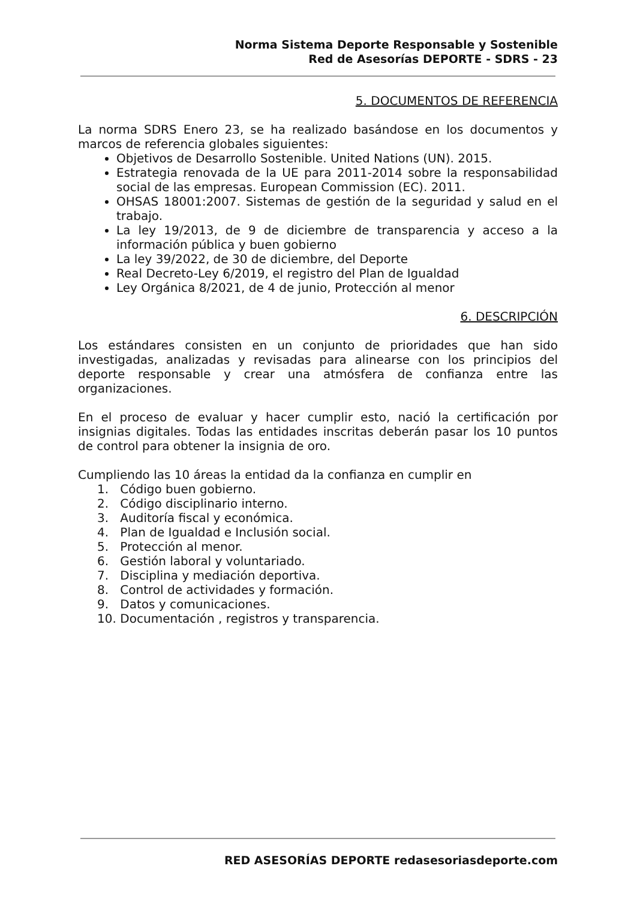Norma Sistema Deporte Responsable y Sostenible
Red de Asesorías DEPORTE - SDRS - 23
5. DOCUMENTOS DE REFERENCIA
La norma SDRS Enero 23, se ha realizado basándose en los documentos y marcos de referencia globales siguientes:
Objetivos de Desarrollo Sostenible. United Nations (UN). 2015.
Estrategia renovada de la UE para 2011-2014 sobre la responsabilidad social de las empresas. European Commission (EC). 2011.
OHSAS 18001:2007. Sistemas de gestión de la seguridad y salud en el trabajo.
La ley 19/2013, de 9 de diciembre de transparencia y acceso a la información pública y buen gobierno
La ley 39/2022, de 30 de diciembre, del Deporte
Real Decreto-Ley 6/2019, el registro del Plan de Igualdad
Ley Orgánica 8/2021, de 4 de junio, Protección al menor
6. DESCRIPCIÓN
Los estándares consisten en un conjunto de prioridades que han sido investigadas, analizadas y revisadas para alinearse con los principios del deporte responsable y crear una atmósfera de confianza entre las organizaciones.
En el proceso de evaluar y hacer cumplir esto, nació la certificación por insignias digitales. Todas las entidades inscritas deberán pasar los 10 puntos de control para obtener la insignia de oro.
Cumpliendo las 10 áreas la entidad da la confianza en cumplir en
1. Código buen gobierno.
2. Código disciplinario interno.
3. Auditoría fiscal y económica.
4. Plan de Igualdad e Inclusión social.
5. Protección al menor.
6. Gestión laboral y voluntariado.
7. Disciplina y mediación deportiva.
8. Control de actividades y formación.
9. Datos y comunicaciones.
10. Documentación , registros y transparencia.
RED ASESORÍAS DEPORTE redasesoriasdeporte.com